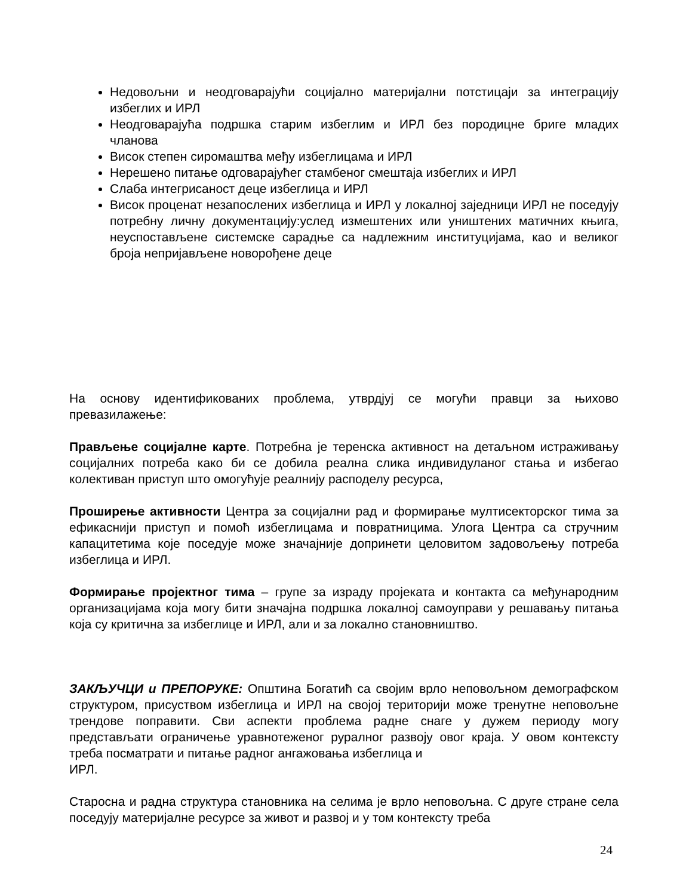Недовољни и неодговарајући социјално материјални потстицаји за интеграцију избеглих и ИРЛ
Неодговарајућа подршка старим избеглим и ИРЛ без породицне бриге младих чланова
Висок степен сиромаштва међу избеглицама и ИРЛ
Нерешено питање одговарајућег стамбеног смештаја избеглих и ИРЛ
Слаба интегрисаност деце избеглица и ИРЛ
Висок проценат незапослених избеглица и ИРЛ у локалној заједници ИРЛ не поседују потребну личну документацију:услед измештених или уништених матичних књига, неуспостављене системске сарадње са надлежним институцијама, као и великог броја непријављене новорођене деце
На основу идентификованих проблема, утврдјуј се могући правци за њихово превазилажење:
Прављење социјалне карте. Потребна је теренска активност на детаљном истраживању социјалних потреба како би се добила реална слика индивидуланог стања и избегао колективан приступ што омогућује реалнију расподелу ресурса,
Проширење активности Центра за социјални рад и формирање мултисекторског тима за ефикаснији приступ и помоћ избеглицама и повратницима. Улога Центра са стручним капацитетима које поседује може значајније допринети целовитом задовољењу потреба избеглица и ИРЛ.
Формирање пројектног тима – групе за израду пројеката и контакта са међународним организацијама која могу бити значајна подршка локалној самоуправи у решавању питања која су критична за избеглице и ИРЛ, али и за локално становништво.
ЗАКЉУЧЦИ и ПРЕПОРУКЕ: Општина Богатић са својим врло неповољном демографском структуром, присуством избеглица и ИРЛ на својој територији може тренутне неповољне трендове поправити. Сви аспекти проблема радне снаге у дужем периоду могу представљати ограничење уравнотеженог руралног развоју овог краја. У овом контексту треба посматрати и питање радног ангажовања избеглица и
ИРЛ.
Старосна и радна структура становника на селима је врло неповољна. С друге стране села поседују материјалне ресурсе за живот и развој и у том контексту треба
24